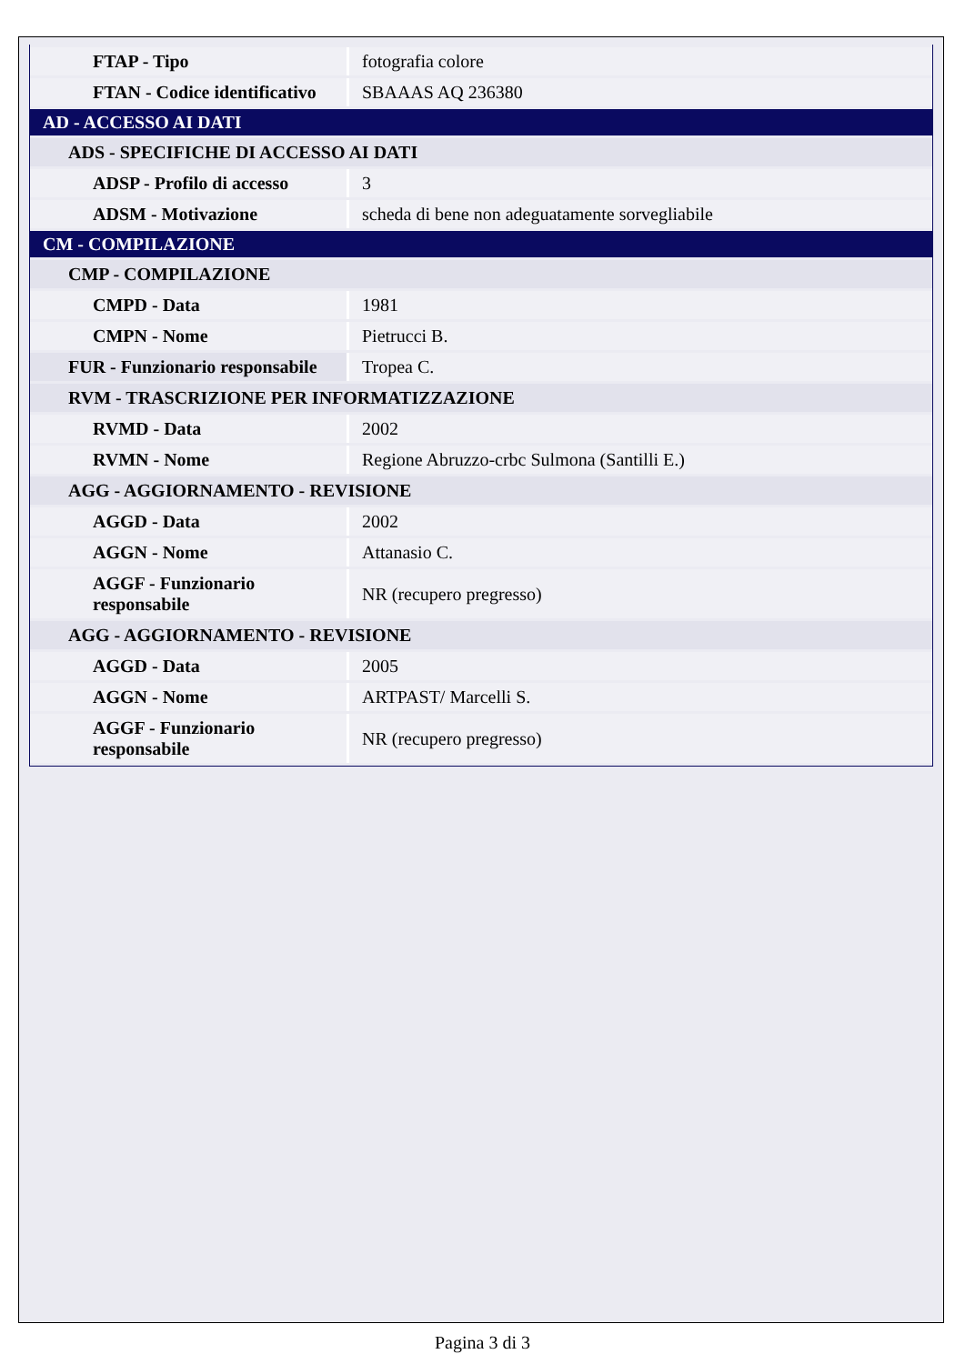| FTAP - Tipo | fotografia colore |
| FTAN - Codice identificativo | SBAAAS AQ 236380 |
| AD - ACCESSO AI DATI | |
| ADS - SPECIFICHE DI ACCESSO AI DATI | |
| ADSP - Profilo di accesso | 3 |
| ADSM - Motivazione | scheda di bene non adeguatamente sorvegliabile |
| CM - COMPILAZIONE | |
| CMP - COMPILAZIONE | |
| CMPD - Data | 1981 |
| CMPN - Nome | Pietrucci B. |
| FUR - Funzionario responsabile | Tropea C. |
| RVM - TRASCRIZIONE PER INFORMATIZZAZIONE | |
| RVMD - Data | 2002 |
| RVMN - Nome | Regione Abruzzo-crbc Sulmona (Santilli E.) |
| AGG - AGGIORNAMENTO - REVISIONE | |
| AGGD - Data | 2002 |
| AGGN - Nome | Attanasio C. |
| AGGF - Funzionario responsabile | NR (recupero pregresso) |
| AGG - AGGIORNAMENTO - REVISIONE | |
| AGGD - Data | 2005 |
| AGGN - Nome | ARTPAST/ Marcelli S. |
| AGGF - Funzionario responsabile | NR (recupero pregresso) |
Pagina 3 di 3